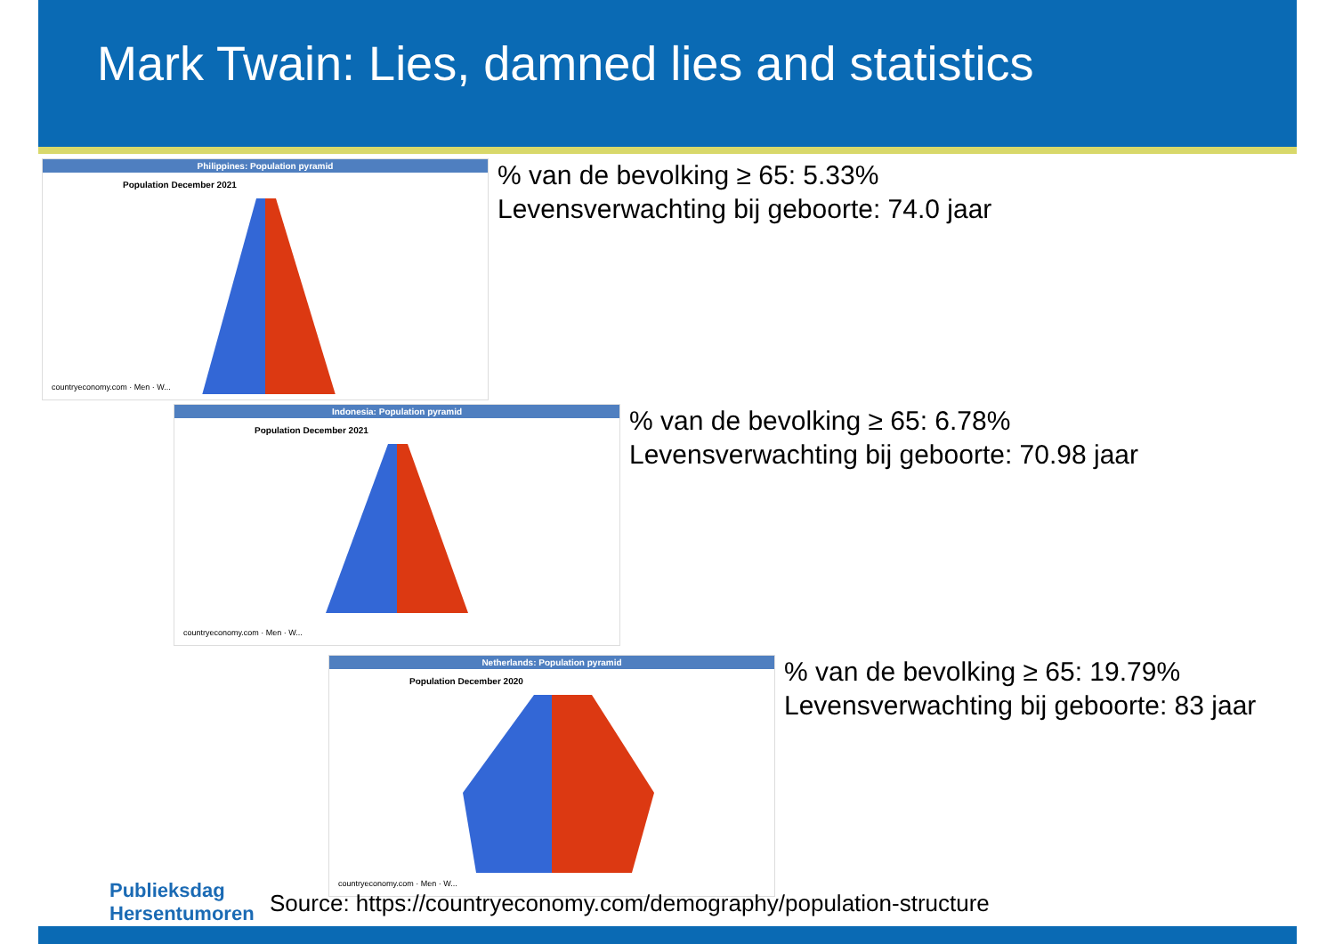Mark Twain: Lies, damned lies and statistics
Philippines: Population pyramid
Population December 2021
countryeconomy.com · Men · W...
% van de bevolking ≥ 65: 5.33%
Levensverwachting bij geboorte: 74.0 jaar
Indonesia: Population pyramid
Population December 2021
countryeconomy.com · Men · W...
% van de bevolking ≥ 65: 6.78%
Levensverwachting bij geboorte: 70.98 jaar
Netherlands: Population pyramid
Population December 2020
countryeconomy.com · Men · W...
% van de bevolking ≥ 65: 19.79%
Levensverwachting bij geboorte: 83 jaar
Publieksdag
Hersentumoren
Source: https://countryeconomy.com/demography/population-structure